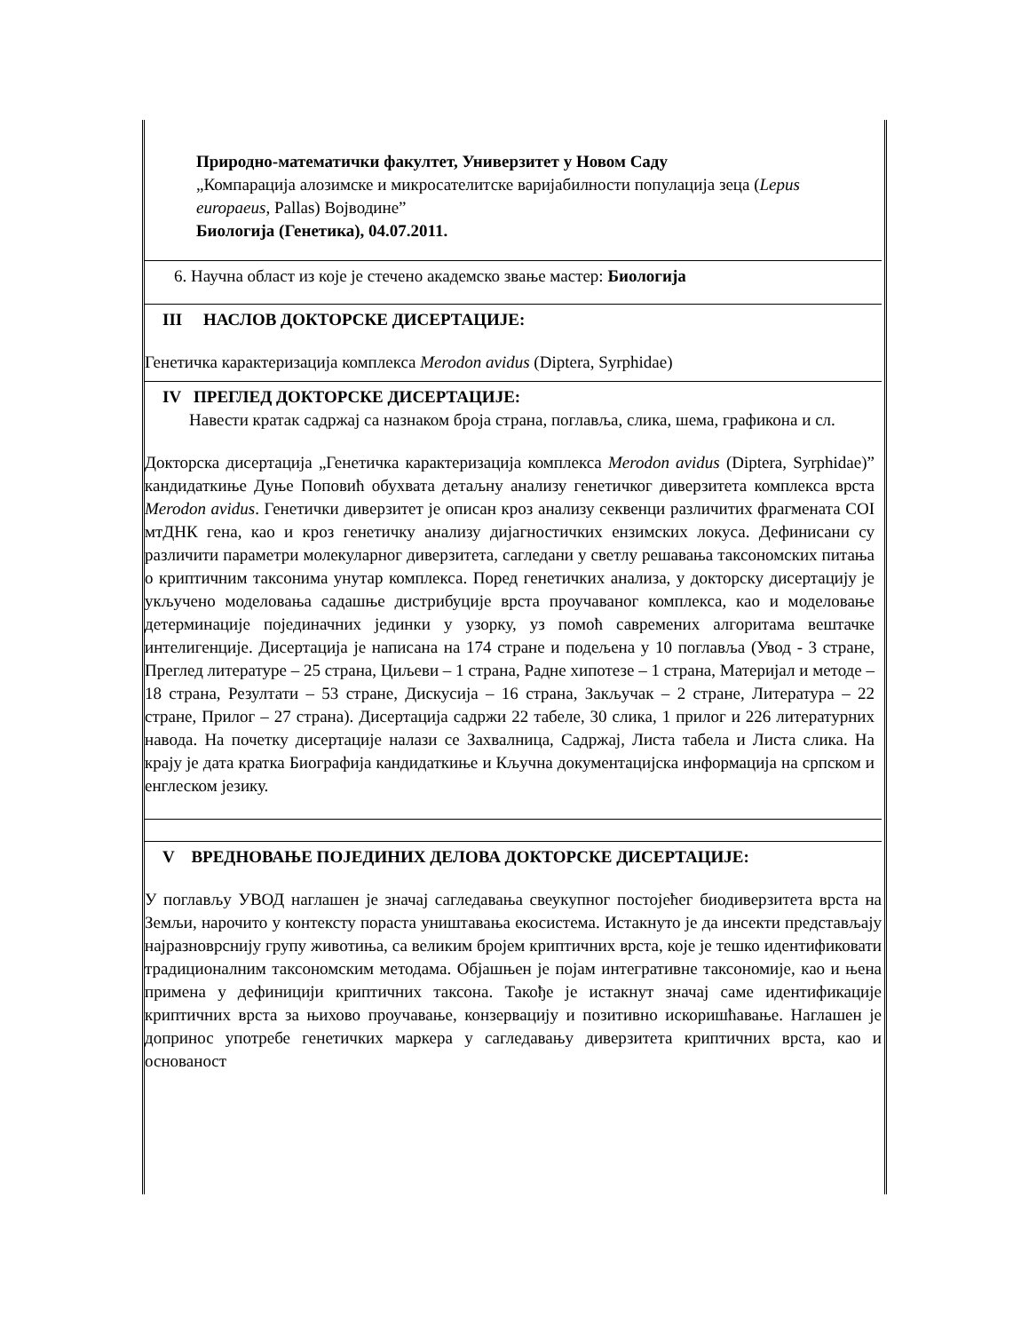Природно-математички факултет, Универзитет у Новом Саду
„Компарација алозимске и микросателитске варијабилности популација зеца (Lepus europaeus, Pallas) Војводине”
Биологија (Генетика), 04.07.2011.
6. Научна област из које је стечено академско звање мастер: Биологија
III НАСЛОВ ДОКТОРСКЕ ДИСЕРТАЦИЈЕ:
Генетичка карактеризација комплекса Merodon avidus (Diptera, Syrphidae)
IV ПРЕГЛЕД ДОКТОРСКЕ ДИСЕРТАЦИЈЕ:
Навести кратак садржај са назнаком броја страна, поглавља, слика, шема, графикона и сл.
Докторска дисертација „Генетичка карактеризација комплекса Merodon avidus (Diptera, Syrphidae)” кандидаткиње Дуње Поповић обухвата детаљну анализу генетичког диверзитета комплекса врста Merodon avidus. Генетички диверзитет је описан кроз анализу секвенци различитих фрагмената COI мтДНК гена, као и кроз генетичку анализу дијагностичких ензимских локуса. Дефинисани су различити параметри молекуларног диверзитета, сагледани у светлу решавања таксономских питања о криптичним таксонима унутар комплекса. Поред генетичких анализа, у докторску дисертацију је укључено моделовања садашње дистрибуције врста проучаваног комплекса, као и моделовање детерминације појединачних јединки у узорку, уз помоћ савремених алгоритама вештачке интелигенције. Дисертација је написана на 174 стране и подељена у 10 поглавља (Увод - 3 стране, Преглед литературе – 25 страна, Циљеви – 1 страна, Радне хипотезе – 1 страна, Материјал и методе – 18 страна, Резултати – 53 стране, Дискусија – 16 страна, Закључак – 2 стране, Литература – 22 стране, Прилог – 27 страна). Дисертација садржи 22 табеле, 30 слика, 1 прилог и 226 литературних навода. На почетку дисертације налази се Захвалница, Садржај, Листа табела и Листа слика. На крају је дата кратка Биографија кандидаткиње и Кључна документацијска информација на српском и енглеском језику.
V ВРЕДНОВАЊЕ ПОЈЕДИНИХ ДЕЛОВА ДОКТОРСКЕ ДИСЕРТАЦИЈЕ:
У поглављу УВОД наглашен је значај сагледавања свеукупног постојећег биодиверзитета врста на Земљи, нарочито у контексту пораста уништавања екосистема. Истакнуто је да инсекти представљају најразноврснију групу животиња, са великим бројем криптичних врста, које је тешко идентификовати традиционалним таксономским методама. Објашњен је појам интегративне таксономије, као и њена примена у дефиницији криптичних таксона. Такође је истакнут значај саме идентификације криптичних врста за њихово проучавање, конзервацију и позитивно искоришћавање. Наглашен је допринос употребе генетичких маркера у сагледавању диверзитета криптичних врста, као и основаност